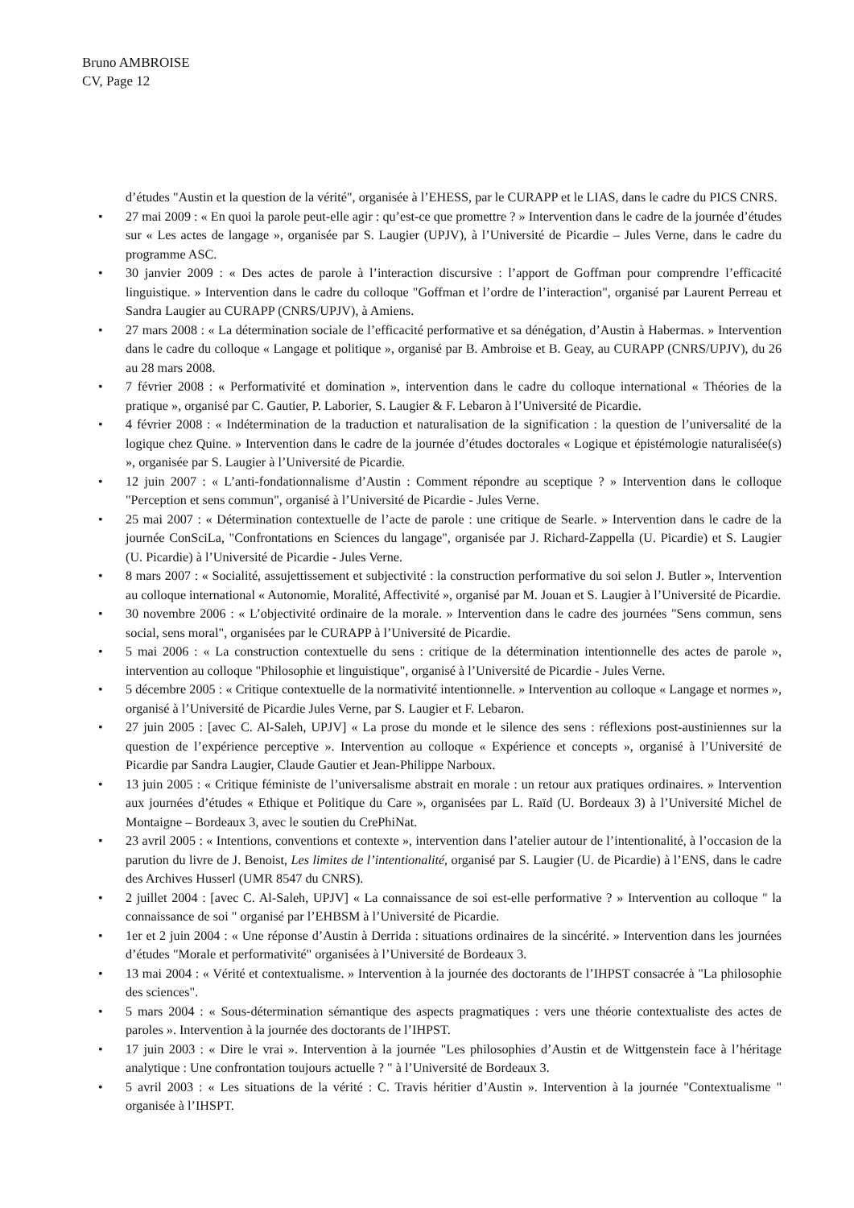Bruno AMBROISE
CV, Page 12
d’études "Austin et la question de la vérité", organisée à l’EHESS, par le CURAPP et le LIAS, dans le cadre du PICS CNRS.
27 mai 2009 : « En quoi la parole peut-elle agir : qu’est-ce que promettre ? » Intervention dans le cadre de la journée d’études sur « Les actes de langage », organisée par S. Laugier (UPJV), à l’Université de Picardie – Jules Verne, dans le cadre du programme ASC.
30 janvier 2009 : « Des actes de parole à l’interaction discursive : l’apport de Goffman pour comprendre l’efficacité linguistique. » Intervention dans le cadre du colloque "Goffman et l’ordre de l’interaction", organisé par Laurent Perreau et Sandra Laugier au CURAPP (CNRS/UPJV), à Amiens.
27 mars 2008 : « La détermination sociale de l’efficacité performative et sa dénégation, d’Austin à Habermas. » Intervention dans le cadre du colloque « Langage et politique », organisé par B. Ambroise et B. Geay, au CURAPP (CNRS/UPJV), du 26 au 28 mars 2008.
7 février 2008 : « Performativité et domination », intervention dans le cadre du colloque international « Théories de la pratique », organisé par C. Gautier, P. Laborier, S. Laugier & F. Lebaron à l’Université de Picardie.
4 février 2008 : « Indétermination de la traduction et naturalisation de la signification : la question de l’universalité de la logique chez Quine. » Intervention dans le cadre de la journée d’études doctorales « Logique et épistémologie naturalisée(s) », organisée par S. Laugier à l’Université de Picardie.
12 juin 2007 : « L’anti-fondationnalisme d’Austin : Comment répondre au sceptique ? » Intervention dans le colloque "Perception et sens commun", organisé à l’Université de Picardie - Jules Verne.
25 mai 2007 : « Détermination contextuelle de l’acte de parole : une critique de Searle. » Intervention dans le cadre de la journée ConSciLa, "Confrontations en Sciences du langage", organisée par J. Richard-Zappella (U. Picardie) et S. Laugier (U. Picardie) à l’Université de Picardie - Jules Verne.
8 mars 2007 : « Socialité, assujettissement et subjectivité : la construction performative du soi selon J. Butler », Intervention au colloque international « Autonomie, Moralité, Affectivité », organisé par M. Jouan et S. Laugier à l’Université de Picardie.
30 novembre 2006 : « L’objectivité ordinaire de la morale. » Intervention dans le cadre des journées "Sens commun, sens social, sens moral", organisées par le CURAPP à l’Université de Picardie.
5 mai 2006 : « La construction contextuelle du sens : critique de la détermination intentionnelle des actes de parole », intervention au colloque "Philosophie et linguistique", organisé à l’Université de Picardie - Jules Verne.
5 décembre 2005 : « Critique contextuelle de la normativité intentionnelle. » Intervention au colloque « Langage et normes », organisé à l’Université de Picardie Jules Verne, par S. Laugier et F. Lebaron.
27 juin 2005 : [avec C. Al-Saleh, UPJV] « La prose du monde et le silence des sens : réflexions post-austiniennes sur la question de l’expérience perceptive ». Intervention au colloque « Expérience et concepts », organisé à l’Université de Picardie par Sandra Laugier, Claude Gautier et Jean-Philippe Narboux.
13 juin 2005 : « Critique féministe de l’universalisme abstrait en morale : un retour aux pratiques ordinaires. » Intervention aux journées d’études « Ethique et Politique du Care », organisées par L. Raïd (U. Bordeaux 3) à l’Université Michel de Montaigne – Bordeaux 3, avec le soutien du CrePhiNat.
23 avril 2005 : « Intentions, conventions et contexte », intervention dans l’atelier autour de l’intentionalité, à l’occasion de la parution du livre de J. Benoist, Les limites de l’intentionalité, organisé par S. Laugier (U. de Picardie) à l’ENS, dans le cadre des Archives Husserl (UMR 8547 du CNRS).
2 juillet 2004 : [avec C. Al-Saleh, UPJV] « La connaissance de soi est-elle performative ? » Intervention au colloque " la connaissance de soi " organisé par l’EHBSM à l’Université de Picardie.
1er et 2 juin 2004 : « Une réponse d’Austin à Derrida : situations ordinaires de la sincérité. » Intervention dans les journées d’études "Morale et performativité" organisées à l’Université de Bordeaux 3.
13 mai 2004 : « Vérité et contextualisme. » Intervention à la journée des doctorants de l’IHPST consacrée à "La philosophie des sciences".
5 mars 2004 : « Sous-détermination sémantique des aspects pragmatiques : vers une théorie contextualiste des actes de paroles ». Intervention à la journée des doctorants de l’IHPST.
17 juin 2003 : « Dire le vrai ». Intervention à la journée "Les philosophies d’Austin et de Wittgenstein face à l’héritage analytique : Une confrontation toujours actuelle ? " à l’Université de Bordeaux 3.
5 avril 2003 : « Les situations de la vérité : C. Travis héritier d’Austin ». Intervention à la journée "Contextualisme " organisée à l’IHSPT.